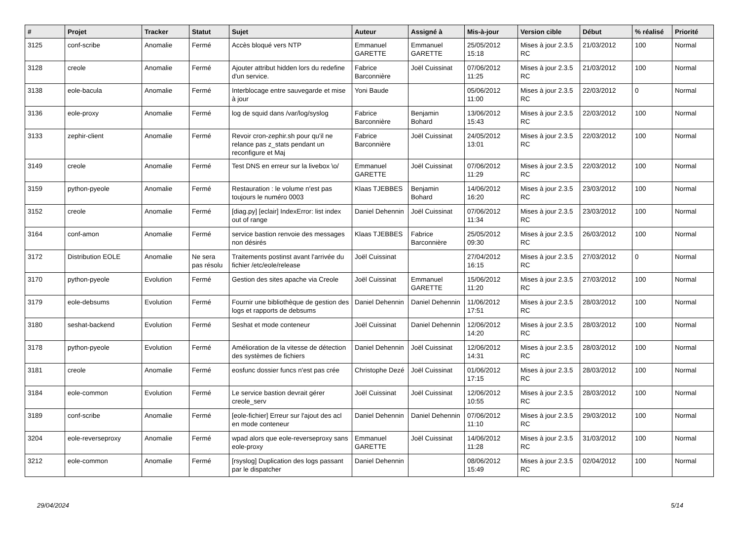| # | Projet | Tracker | Statut | Sujet | Auteur | Assigné à | Mis-à-jour | Version cible | Début | % réalisé | Priorité |
| --- | --- | --- | --- | --- | --- | --- | --- | --- | --- | --- | --- |
| 3125 | conf-scribe | Anomalie | Fermé | Accès bloqué vers NTP | Emmanuel GARETTE | Emmanuel GARETTE | 25/05/2012 15:18 | Mises à jour 2.3.5 RC | 21/03/2012 | 100 | Normal |
| 3128 | creole | Anomalie | Fermé | Ajouter attribut hidden lors du redefine d'un service. | Fabrice Barconnière | Joël Cuissinat | 07/06/2012 11:25 | Mises à jour 2.3.5 RC | 21/03/2012 | 100 | Normal |
| 3138 | eole-bacula | Anomalie | Fermé | Interblocage entre sauvegarde et mise à jour | Yoni Baude | | 05/06/2012 11:00 | Mises à jour 2.3.5 RC | 22/03/2012 | 0 | Normal |
| 3136 | eole-proxy | Anomalie | Fermé | log de squid dans /var/log/syslog | Fabrice Barconnière | Benjamin Bohard | 13/06/2012 15:43 | Mises à jour 2.3.5 RC | 22/03/2012 | 100 | Normal |
| 3133 | zephir-client | Anomalie | Fermé | Revoir cron-zephir.sh pour qu'il ne relance pas z_stats pendant un reconfigure et Maj | Fabrice Barconnière | Joël Cuissinat | 24/05/2012 13:01 | Mises à jour 2.3.5 RC | 22/03/2012 | 100 | Normal |
| 3149 | creole | Anomalie | Fermé | Test DNS en erreur sur la livebox \o/ | Emmanuel GARETTE | Joël Cuissinat | 07/06/2012 11:29 | Mises à jour 2.3.5 RC | 22/03/2012 | 100 | Normal |
| 3159 | python-pyeole | Anomalie | Fermé | Restauration : le volume n'est pas toujours le numéro 0003 | Klaas TJEBBES | Benjamin Bohard | 14/06/2012 16:20 | Mises à jour 2.3.5 RC | 23/03/2012 | 100 | Normal |
| 3152 | creole | Anomalie | Fermé | [diag.py] [eclair] IndexError: list index out of range | Daniel Dehennin | Joël Cuissinat | 07/06/2012 11:34 | Mises à jour 2.3.5 RC | 23/03/2012 | 100 | Normal |
| 3164 | conf-amon | Anomalie | Fermé | service bastion renvoie des messages non désirés | Klaas TJEBBES | Fabrice Barconnière | 25/05/2012 09:30 | Mises à jour 2.3.5 RC | 26/03/2012 | 100 | Normal |
| 3172 | Distribution EOLE | Anomalie | Ne sera pas résolu | Traitements postinst avant l'arrivée du fichier /etc/eole/release | Joël Cuissinat | | 27/04/2012 16:15 | Mises à jour 2.3.5 RC | 27/03/2012 | 0 | Normal |
| 3170 | python-pyeole | Evolution | Fermé | Gestion des sites apache via Creole | Joël Cuissinat | Emmanuel GARETTE | 15/06/2012 11:20 | Mises à jour 2.3.5 RC | 27/03/2012 | 100 | Normal |
| 3179 | eole-debsums | Evolution | Fermé | Fournir une bibliothèque de gestion des logs et rapports de debsums | Daniel Dehennin | Daniel Dehennin | 11/06/2012 17:51 | Mises à jour 2.3.5 RC | 28/03/2012 | 100 | Normal |
| 3180 | seshat-backend | Evolution | Fermé | Seshat et mode conteneur | Joël Cuissinat | Daniel Dehennin | 12/06/2012 14:20 | Mises à jour 2.3.5 RC | 28/03/2012 | 100 | Normal |
| 3178 | python-pyeole | Evolution | Fermé | Amélioration de la vitesse de détection des systèmes de fichiers | Daniel Dehennin | Joël Cuissinat | 12/06/2012 14:31 | Mises à jour 2.3.5 RC | 28/03/2012 | 100 | Normal |
| 3181 | creole | Anomalie | Fermé | eosfunc dossier funcs n'est pas crée | Christophe Dezé | Joël Cuissinat | 01/06/2012 17:15 | Mises à jour 2.3.5 RC | 28/03/2012 | 100 | Normal |
| 3184 | eole-common | Evolution | Fermé | Le service bastion devrait gérer creole_serv | Joël Cuissinat | Joël Cuissinat | 12/06/2012 10:55 | Mises à jour 2.3.5 RC | 28/03/2012 | 100 | Normal |
| 3189 | conf-scribe | Anomalie | Fermé | [eole-fichier] Erreur sur l'ajout des acl en mode conteneur | Daniel Dehennin | Daniel Dehennin | 07/06/2012 11:10 | Mises à jour 2.3.5 RC | 29/03/2012 | 100 | Normal |
| 3204 | eole-reverseproxy | Anomalie | Fermé | wpad alors que eole-reverseproxy sans eole-proxy | Emmanuel GARETTE | Joël Cuissinat | 14/06/2012 11:28 | Mises à jour 2.3.5 RC | 31/03/2012 | 100 | Normal |
| 3212 | eole-common | Anomalie | Fermé | [rsyslog] Duplication des logs passant par le dispatcher | Daniel Dehennin | | 08/06/2012 15:49 | Mises à jour 2.3.5 RC | 02/04/2012 | 100 | Normal |
29/04/2024 5/14